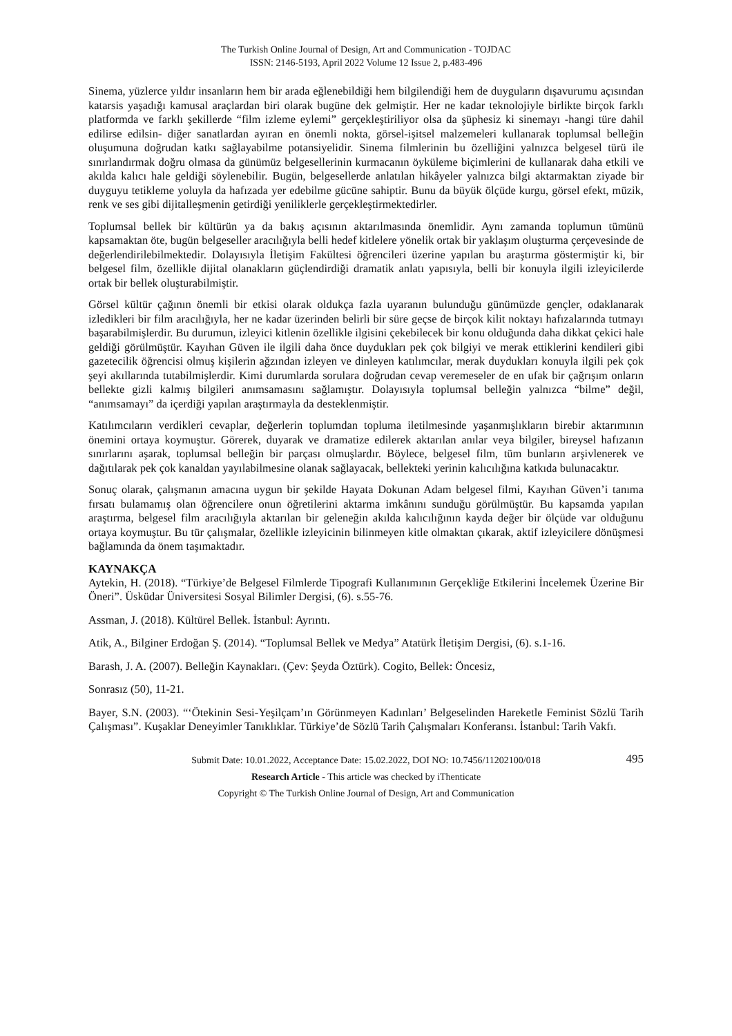The Turkish Online Journal of Design, Art and Communication - TOJDAC
ISSN: 2146-5193, April 2022 Volume 12 Issue 2, p.483-496
Sinema, yüzlerce yıldır insanların hem bir arada eğlenebildiği hem bilgilendiği hem de duyguların dışavurumu açısından katarsis yaşadığı kamusal araçlardan biri olarak bugüne dek gelmiştir. Her ne kadar teknolojiyle birlikte birçok farklı platformda ve farklı şekillerde “film izleme eylemi” gerçekleştiriliyor olsa da şüphesiz ki sinemayı -hangi türe dahil edilirse edilsin- diğer sanatlardan ayıran en önemli nokta, görsel-işitsel malzemeleri kullanarak toplumsal belleğin oluşumuna doğrudan katkı sağlayabilme potansiyelidir. Sinema filmlerinin bu özelliğini yalnızca belgesel türü ile sınırlandırmak doğru olmasa da günümüz belgesellerinin kurmacanın öyküleme biçimlerini de kullanarak daha etkili ve akılda kalıcı hale geldiği söylenebilir. Bugün, belgesellerde anlatılan hikâyeler yalnızca bilgi aktarmaktan ziyade bir duyguyu tetikleme yoluyla da hafızada yer edebilme gücüne sahiptir. Bunu da büyük ölçüde kurgu, görsel efekt, müzik, renk ve ses gibi dijitalleşmenin getirdiği yeniliklerle gerçekleştirmektedirler.
Toplumsal bellek bir kültürün ya da bakış açısının aktarılmasında önemlidir. Aynı zamanda toplumun tümünü kapsamaktan öte, bugün belgeseller aracılığıyla belli hedef kitlelere yönelik ortak bir yaklaşım oluşturma çerçevesinde de değerlendirilebilmektedir. Dolayısıyla İletişim Fakültesi öğrencileri üzerine yapılan bu araştırma göstermiştir ki, bir belgesel film, özellikle dijital olanakların güçlendirdiği dramatik anlatı yapısıyla, belli bir konuyla ilgili izleyicilerde ortak bir bellek oluşturabilmiştir.
Görsel kültür çağının önemli bir etkisi olarak oldukça fazla uyaranın bulunduğu günümüzde gençler, odaklanarak izledikleri bir film aracılığıyla, her ne kadar üzerinden belirli bir süre geçse de birçok kilit noktayı hafızalarında tutmayı başarabilmişlerdir. Bu durumun, izleyici kitlenin özellikle ilgisini çekebilecek bir konu olduğunda daha dikkat çekici hale geldiği görülmüştür. Kayıhan Güven ile ilgili daha önce duydukları pek çok bilgiyi ve merak ettiklerini kendileri gibi gazetecilik öğrencisi olmuş kişilerin ağzından izleyen ve dinleyen katılımcılar, merak duydukları konuyla ilgili pek çok şeyi akıllarında tutabilmişlerdir. Kimi durumlarda sorulara doğrudan cevap veremeseler de en ufak bir çağrışım onların bellekte gizli kalmış bilgileri anımsamasını sağlamıştır. Dolayısıyla toplumsal belleğin yalnızca “bilme” değil, “anımsamayı” da içerdiği yapılan araştırmayla da desteklenmiştir.
Katılımcıların verdikleri cevaplar, değerlerin toplumdan topluma iletilmesinde yaşanmışlıkların birebir aktarımının önemini ortaya koymuştur. Görerek, duyarak ve dramatize edilerek aktarılan anılar veya bilgiler, bireysel hafızanın sınırlarını aşarak, toplumsal belleğin bir parçası olmuşlardır. Böylece, belgesel film, tüm bunların arşivlenerek ve dağıtılarak pek çok kanaldan yayılabilmesine olanak sağlayacak, bellekteki yerinin kalıcılığına katkıda bulunacaktır.
Sonuç olarak, çalışmanın amacına uygun bir şekilde Hayata Dokunan Adam belgesel filmi, Kayıhan Güven’i tanıma fırsatı bulamamış olan öğrencilere onun öğretilerini aktarma imkânını sunduğu görülmüştür. Bu kapsamda yapılan araştırma, belgesel film aracılığıyla aktarılan bir geleneğin akılda kalıcılığının kayda değer bir ölçüde var olduğunu ortaya koymuştur. Bu tür çalışmalar, özellikle izleyicinin bilinmeyen kitle olmaktan çıkarak, aktif izleyicilere dönüşmesi bağlamında da önem taşımaktadır.
KAYNAKÇA
Aytekin, H. (2018). “Türkiye’de Belgesel Filmlerde Tipografi Kullanımının Gerçekliğe Etkilerini İncelemek Üzerine Bir Öneri”. Üsküdar Üniversitesi Sosyal Bilimler Dergisi, (6). s.55-76.
Assman, J. (2018). Kültürel Bellek. İstanbul: Ayrıntı.
Atik, A., Bilginer Erdoğan Ş. (2014). “Toplumsal Bellek ve Medya” Atatürk İletişim Dergisi, (6). s.1-16.
Barash, J. A. (2007). Belleğin Kaynakları. (Çev: Şeyda Öztürk). Cogito, Bellek: Öncesiz,
Sonrasız (50), 11-21.
Bayer, S.N. (2003). “‘Ötekinin Sesi-Yeşilçam’ın Görünmeyen Kadınları’ Belgeselinden Hareketle Feminist Sözlü Tarih Çalışması”. Kuşaklar Deneyimler Tanıklıklar. Türkiye’de Sözlü Tarih Çalışmaları Konferansı. İstanbul: Tarih Vakfı.
495 Submit Date: 10.01.2022, Acceptance Date: 15.02.2022, DOI NO: 10.7456/11202100/018
Research Article - This article was checked by iThenticate
Copyright © The Turkish Online Journal of Design, Art and Communication